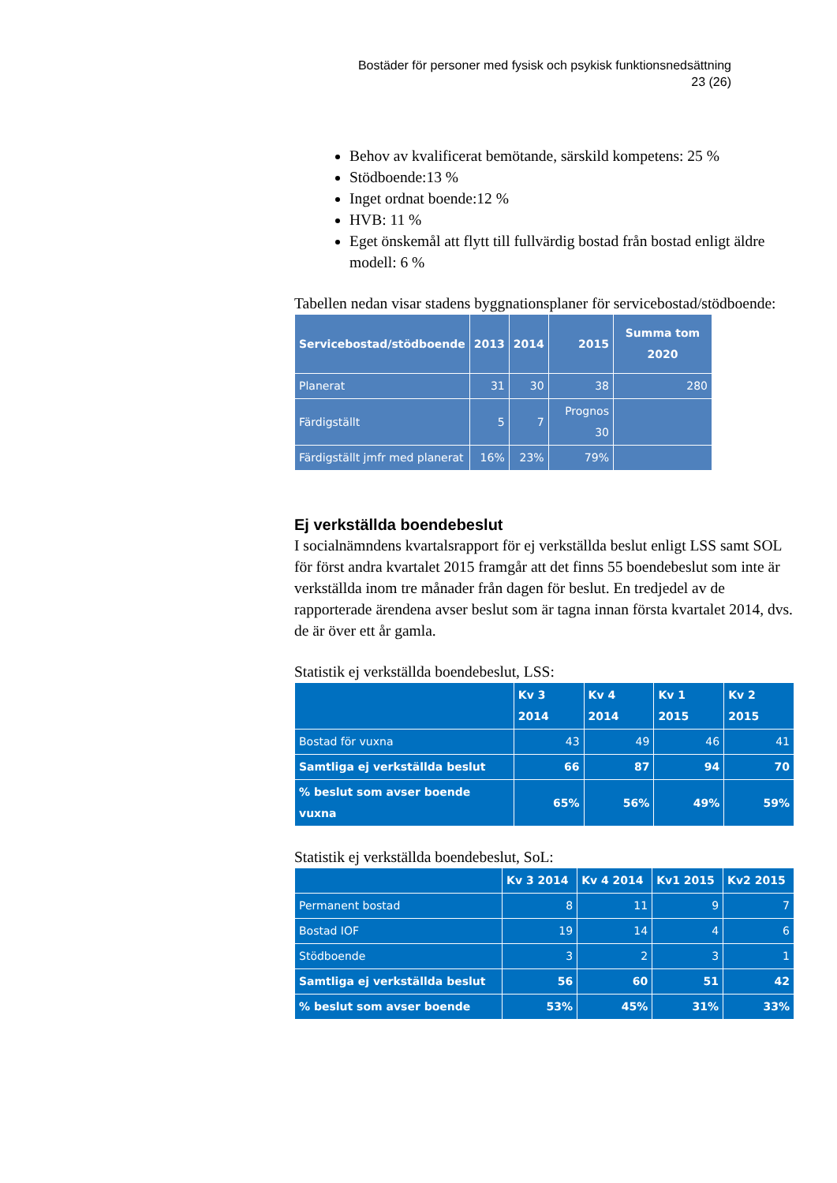Bostäder för personer med fysisk och psykisk funktionsnedsättning
23 (26)
Behov av kvalificerat bemötande, särskild kompetens: 25 %
Stödboende:13 %
Inget ordnat boende:12 %
HVB: 11 %
Eget önskemål att flytt till fullvärdig bostad från bostad enligt äldre modell: 6 %
Tabellen nedan visar stadens byggnationsplaner för servicebostad/stödboende:
| Servicebostad/stödboende | 2013 | 2014 | 2015 | Summa tom 2020 |
| --- | --- | --- | --- | --- |
| Planerat | 31 | 30 | 38 | 280 |
| Färdigställt | 5 | 7 | Prognos 30 | |
| Färdigställt jmfr med planerat | 16% | 23% | 79% | |
Ej verkställda boendebeslut
I socialnämndens kvartalsrapport för ej verkställda beslut enligt LSS samt SOL för först andra kvartalet 2015 framgår att det finns 55 boendebeslut som inte är verkställda inom tre månader från dagen för beslut. En tredjedel av de rapporterade ärendena avser beslut som är tagna innan första kvartalet 2014, dvs. de är över ett år gamla.
Statistik ej verkställda boendebeslut, LSS:
| | Kv 3 2014 | Kv 4 2014 | Kv 1 2015 | Kv 2 2015 |
| --- | --- | --- | --- | --- |
| Bostad för vuxna | 43 | 49 | 46 | 41 |
| Samtliga ej verkställda beslut | 66 | 87 | 94 | 70 |
| % beslut som avser boende vuxna | 65% | 56% | 49% | 59% |
Statistik ej verkställda boendebeslut, SoL:
| | Kv 3 2014 | Kv 4 2014 | Kv1 2015 | Kv2 2015 |
| --- | --- | --- | --- | --- |
| Permanent bostad | 8 | 11 | 9 | 7 |
| Bostad IOF | 19 | 14 | 4 | 6 |
| Stödboende | 3 | 2 | 3 | 1 |
| Samtliga ej verkställda beslut | 56 | 60 | 51 | 42 |
| % beslut som avser boende | 53% | 45% | 31% | 33% |